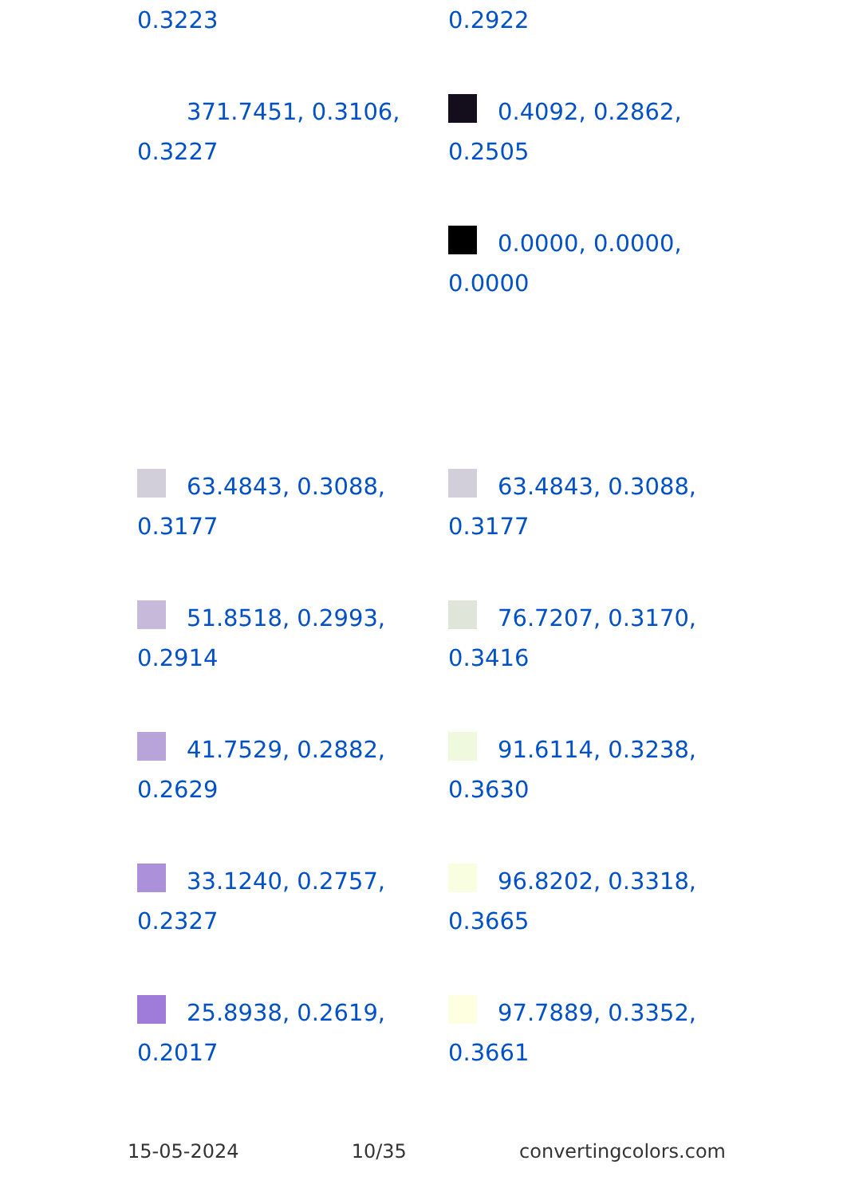0.3223 0.2922
371.7451, 0.3106, 0.3227
0.4092, 0.2862, 0.2505
0.0000, 0.0000, 0.0000
63.4843, 0.3088, 0.3177
63.4843, 0.3088, 0.3177
51.8518, 0.2993, 0.2914
76.7207, 0.3170, 0.3416
41.7529, 0.2882, 0.2629
91.6114, 0.3238, 0.3630
33.1240, 0.2757, 0.2327
96.8202, 0.3318, 0.3665
25.8938, 0.2619, 0.2017
97.7889, 0.3352, 0.3661
15-05-2024 10/35 convertingcolors.com